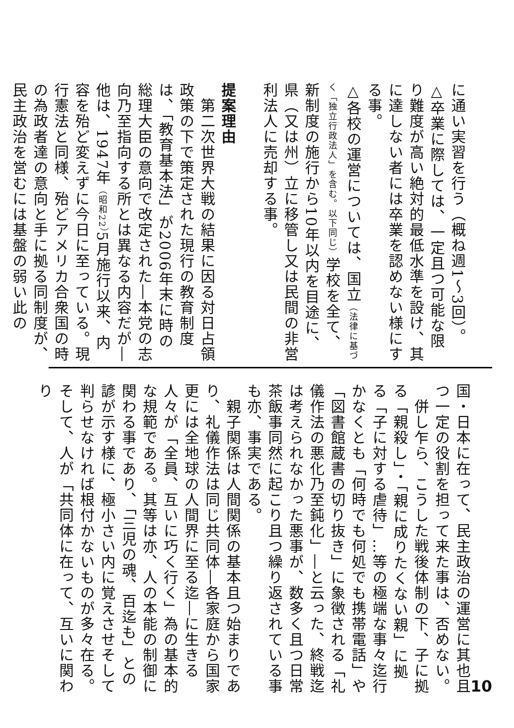に通い実習を行う（概ね週1～3回）。
△卒業に際しては、一定且つ可能な限り難度が高い絶対的最低水準を設け、其に達しない者には卒業を認めない様にする事。
△各校の運営については、国立（法律に基づく「独立行政法人」を含む。以下同じ）学校を全て、新制度の施行から10年以内を目途に、県（又は州）立に移管し又は民間の非営利法人に売却する事。
提案理由
　第二次世界大戦の結果に因る対日占領政策の下で策定された現行の教育制度は、「教育基本法」が2006年末に時の総理大臣の意向で改定された―本党の志向乃至指向する所とは異なる内容だが―他は、1947年（昭和22）5月施行以来、内容を殆ど変えずに今日に至っている。現行憲法と同様、殆どアメリカ合衆国の時の為政者達の意向と手に拠る同制度が、民主政治を営むには基盤の弱い此の
国・日本に在って、民主政治の運営に其也且つ一定の役割を担って来た事は、否めない。
　併し乍ら、こうした戦後体制の下、子に拠る「親殺し」・「親に成りたくない親」に拠る「子に対する虐待」…等の極端な事々迄行かなくとも「何時でも何処でも携帯電話」や「図書館蔵書の切り抜き」に象徴される「礼儀作法の悪化乃至鈍化」―と云った、終戦迄は考えられなかった悪事が、数多く且つ日常茶飯事同然に起こり且つ繰り返されている事も亦、事実である。
　親子関係は人間関係の基本且つ始まりであり、礼儀作法は同じ共同体―各家庭から国家更には全地球の人間界に至る迄―に生きる人々が「全員、互いに巧く行く」為の基本的な規範である。其等は亦、人の本能の制御に関わる事であり、「三児の魂、百迄も」との諺が示す様に、極小さい内に覚えさせそして判らせなければ根付かないものが多々在る。そして、人が「共同体に在って、互いに関わり
10